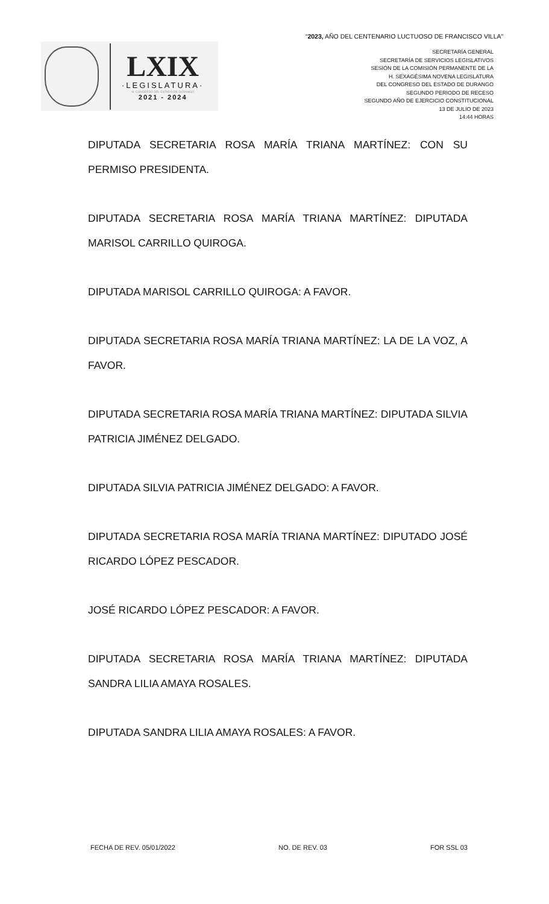“2023, AÑO DEL CENTENARIO LUCTUOSO DE FRANCISCO VILLA”
LXIX
·LEGISLATURA·
H. CONGRESO DEL ESTADO DE DURANGO
2021 - 2024
SECRETARÍA GENERAL
SECRETARÍA DE SERVICIOS LEGISLATIVOS
SESIÓN DE LA COMISIÓN PERMANENTE DE LA
H. SEXAGÉSIMA NOVENA LEGISLATURA
DEL CONGRESO DEL ESTADO DE DURANGO
SEGUNDO PERIODO DE RECESO
SEGUNDO AÑO DE EJERCICIO CONSTITUCIONAL
13 DE JULIO DE 2023
14:44 HORAS
DIPUTADA SECRETARIA ROSA MARÍA TRIANA MARTÍNEZ: CON SU PERMISO PRESIDENTA.
DIPUTADA SECRETARIA ROSA MARÍA TRIANA MARTÍNEZ: DIPUTADA MARISOL CARRILLO QUIROGA.
DIPUTADA MARISOL CARRILLO QUIROGA: A FAVOR.
DIPUTADA SECRETARIA ROSA MARÍA TRIANA MARTÍNEZ: LA DE LA VOZ, A FAVOR.
DIPUTADA SECRETARIA ROSA MARÍA TRIANA MARTÍNEZ: DIPUTADA SILVIA PATRICIA JIMÉNEZ DELGADO.
DIPUTADA SILVIA PATRICIA JIMÉNEZ DELGADO: A FAVOR.
DIPUTADA SECRETARIA ROSA MARÍA TRIANA MARTÍNEZ: DIPUTADO JOSÉ RICARDO LÓPEZ PESCADOR.
JOSÉ RICARDO LÓPEZ PESCADOR: A FAVOR.
DIPUTADA SECRETARIA ROSA MARÍA TRIANA MARTÍNEZ: DIPUTADA SANDRA LILIA AMAYA ROSALES.
DIPUTADA SANDRA LILIA AMAYA ROSALES: A FAVOR.
FECHA DE REV. 05/01/2022 NO. DE REV. 03 FOR SSL 03